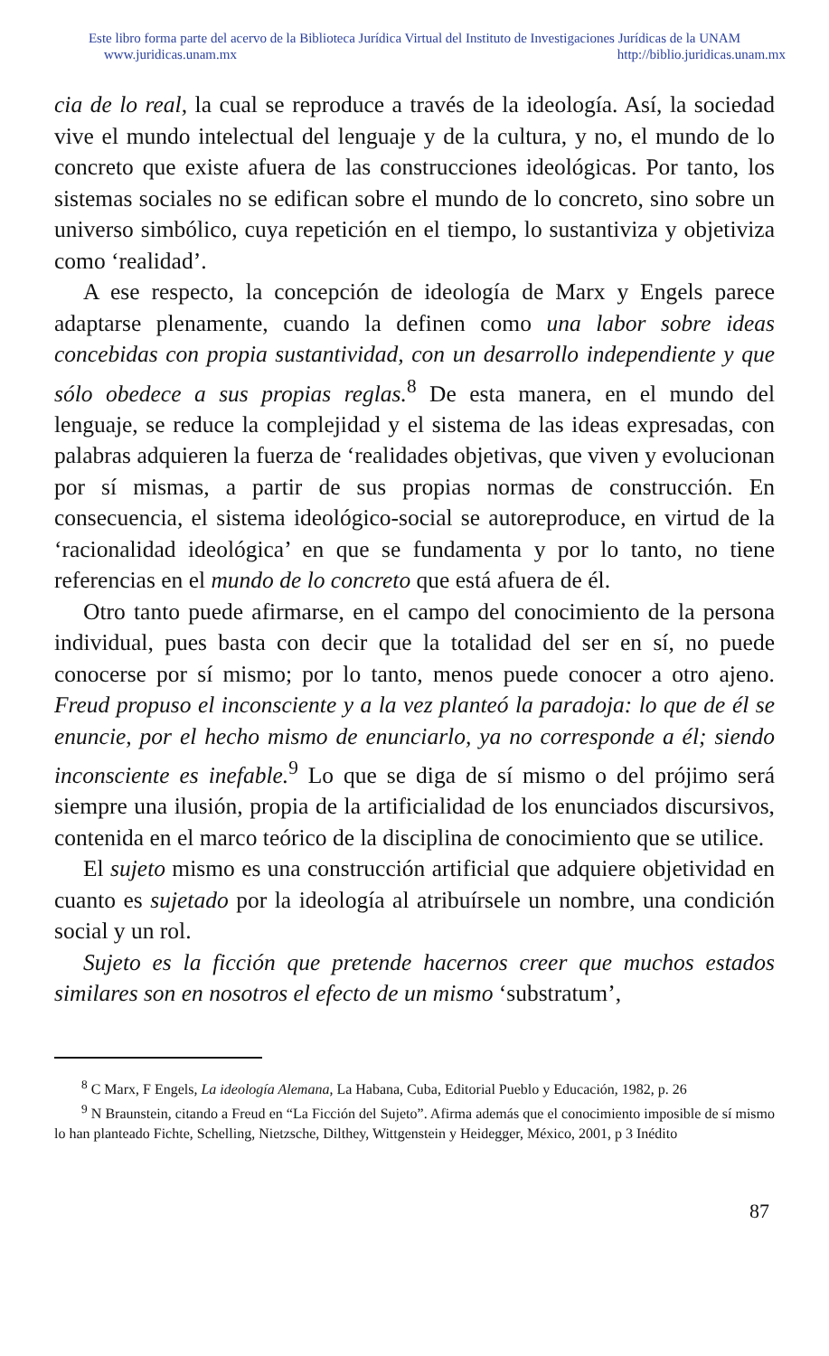Este libro forma parte del acervo de la Biblioteca Jurídica Virtual del Instituto de Investigaciones Jurídicas de la UNAM
www.juridicas.unam.mx http://biblio.juridicas.unam.mx
cia de lo real, la cual se reproduce a través de la ideología. Así, la sociedad vive el mundo intelectual del lenguaje y de la cultura, y no, el mundo de lo concreto que existe afuera de las construcciones ideológicas. Por tanto, los sistemas sociales no se edifican sobre el mundo de lo concreto, sino sobre un universo simbólico, cuya repetición en el tiempo, lo sustantiviza y objetiviza como ‘realidad’.
A ese respecto, la concepción de ideología de Marx y Engels parece adaptarse plenamente, cuando la definen como una labor sobre ideas concebidas con propia sustantividad, con un desarrollo independiente y que sólo obedece a sus propias reglas.<sup>8</sup> De esta manera, en el mundo del lenguaje, se reduce la complejidad y el sistema de las ideas expresadas, con palabras adquieren la fuerza de ‘realidades objetivas, que viven y evolucionan por sí mismas, a partir de sus propias normas de construcción. En consecuencia, el sistema ideológico-social se autoreproduce, en virtud de la ‘racionalidad ideológica’ en que se fundamenta y por lo tanto, no tiene referencias en el mundo de lo concreto que está afuera de él.
Otro tanto puede afirmarse, en el campo del conocimiento de la persona individual, pues basta con decir que la totalidad del ser en sí, no puede conocerse por sí mismo; por lo tanto, menos puede conocer a otro ajeno. Freud propuso el inconsciente y a la vez planteó la paradoja: lo que de él se enuncie, por el hecho mismo de enunciarlo, ya no corresponde a él; siendo inconsciente es inefable.<sup>9</sup> Lo que se diga de sí mismo o del prójimo será siempre una ilusión, propia de la artificialidad de los enunciados discursivos, contenida en el marco teórico de la disciplina de conocimiento que se utilice.
El sujeto mismo es una construcción artificial que adquiere objetividad en cuanto es sujetado por la ideología al atribuírsele un nombre, una condición social y un rol.
Sujeto es la ficción que pretende hacernos creer que muchos estados similares son en nosotros el efecto de un mismo ‘substratum’,
<sup>8</sup> C Marx, F Engels, La ideología Alemana, La Habana, Cuba, Editorial Pueblo y Educación, 1982, p. 26
<sup>9</sup> N Braunstein, citando a Freud en “La Ficción del Sujeto”. Afirma además que el conocimiento imposible de sí mismo lo han planteado Fichte, Schelling, Nietzsche, Dilthey, Wittgenstein y Heidegger, México, 2001, p 3 Inédito
87